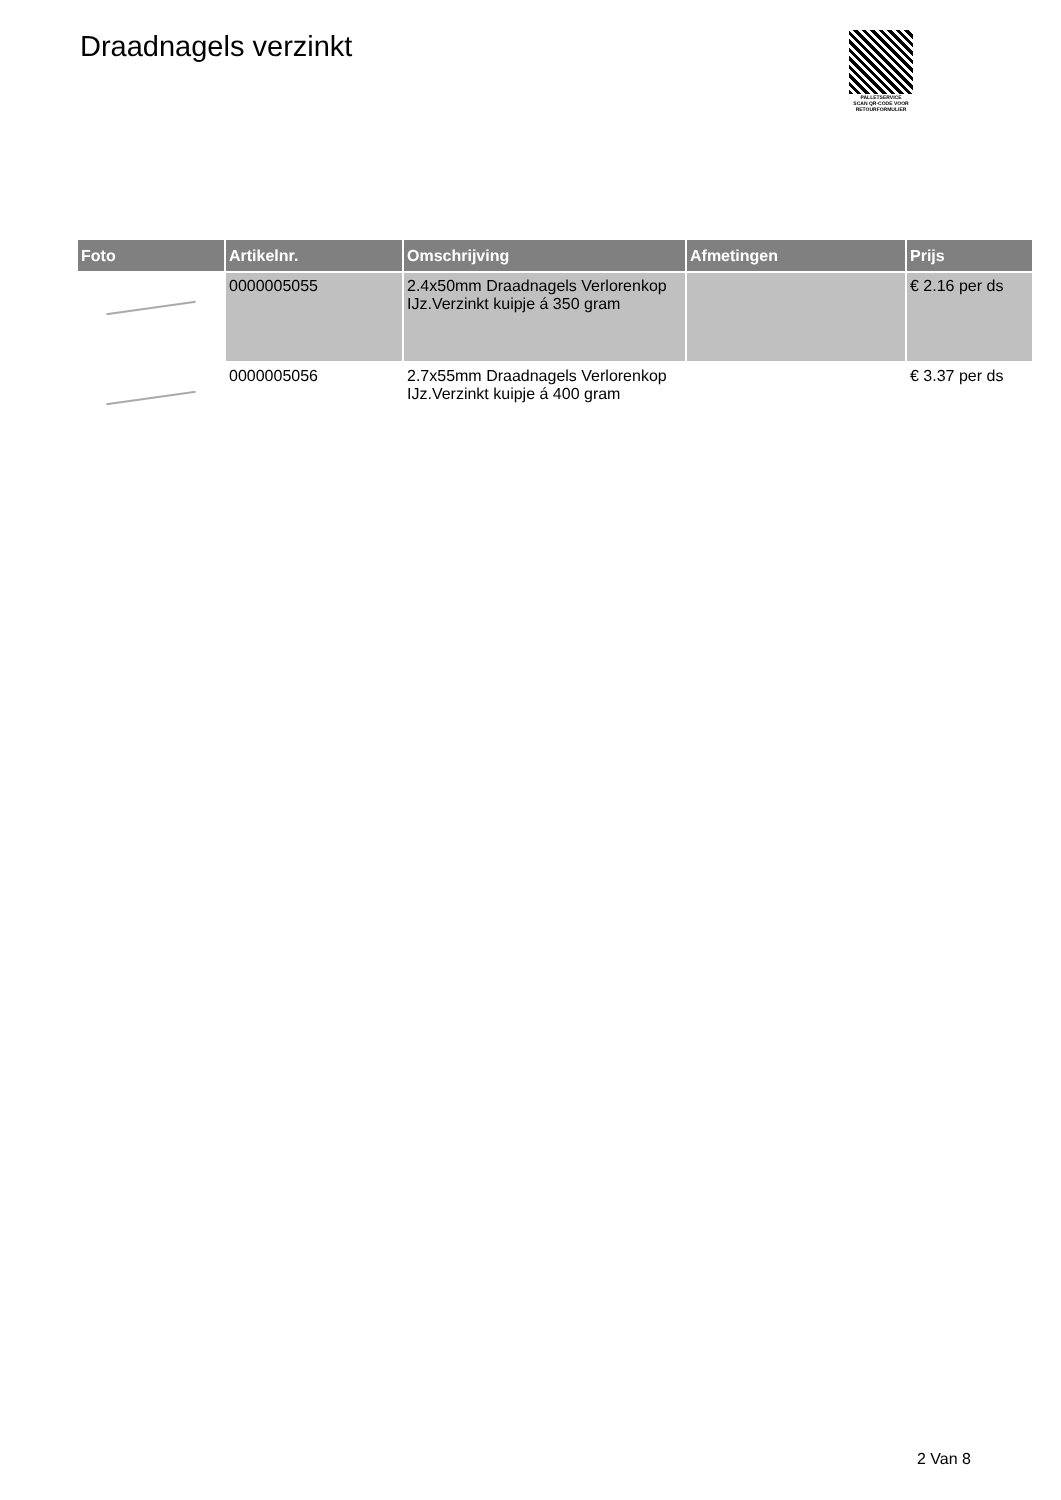Draadnagels verzinkt
PALLETSERVICE
SCAN QR-CODE VOOR
RETOURFORMULIER
| Foto | Artikelnr. | Omschrijving | Afmetingen | Prijs |
| --- | --- | --- | --- | --- |
| | 0000005055 | 2.4x50mm Draadnagels Verlorenkop IJz.Verzinkt kuipje á 350 gram | | € 2.16 per ds |
| | 0000005056 | 2.7x55mm Draadnagels Verlorenkop IJz.Verzinkt kuipje á 400 gram | | € 3.37 per ds |
2 Van 8